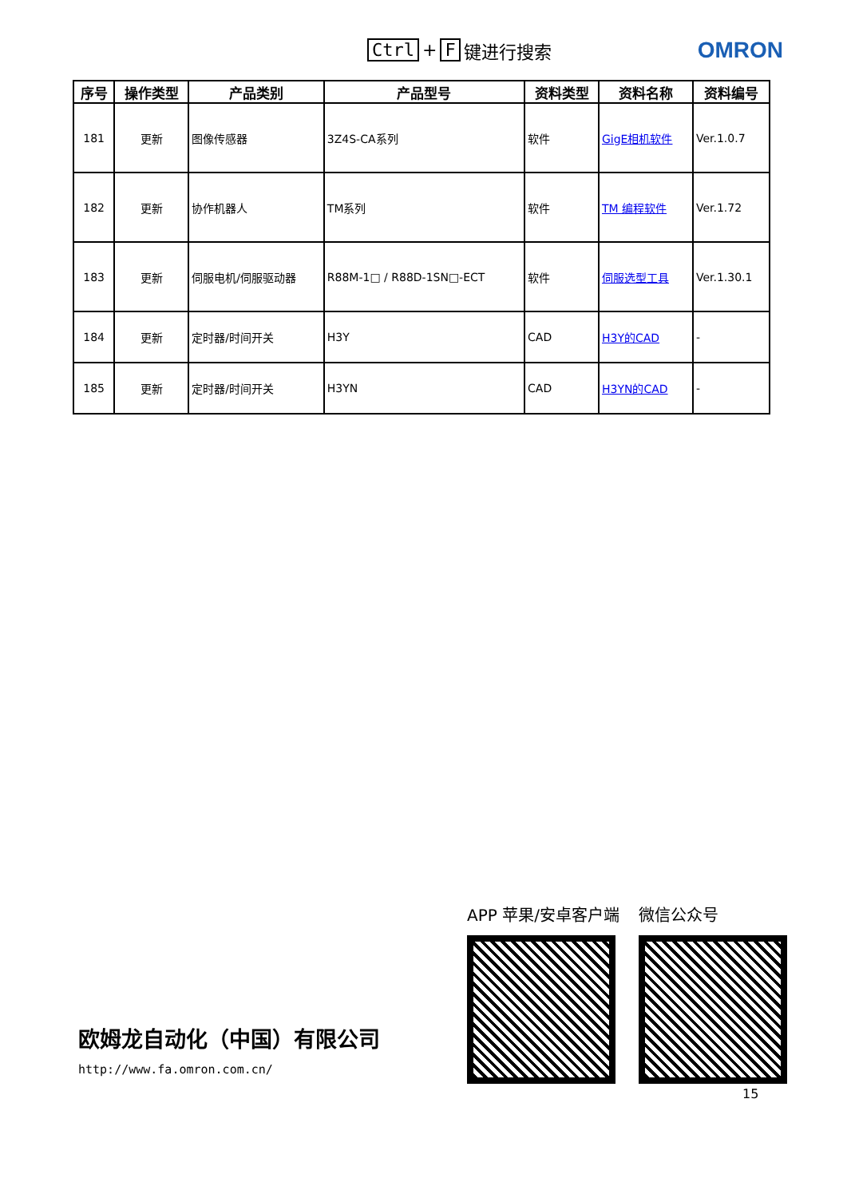Ctrl + F 键进行搜索
OMRON
| 序号 | 操作类型 | 产品类别 | 产品型号 | 资料类型 | 资料名称 | 资料编号 |
| --- | --- | --- | --- | --- | --- | --- |
| 181 | 更新 | 图像传感器 | 3Z4S-CA系列 | 软件 | GigE相机软件 | Ver.1.0.7 |
| 182 | 更新 | 协作机器人 | TM系列 | 软件 | TM 编程软件 | Ver.1.72 |
| 183 | 更新 | 伺服电机/伺服驱动器 | R88M-1□ / R88D-1SN□-ECT | 软件 | 伺服选型工具 | Ver.1.30.1 |
| 184 | 更新 | 定时器/时间开关 | H3Y | CAD | H3Y的CAD | - |
| 185 | 更新 | 定时器/时间开关 | H3YN | CAD | H3YN的CAD | - |
欧姆龙自动化（中国）有限公司
http://www.fa.omron.com.cn/
APP 苹果/安卓客户端 微信公众号
15